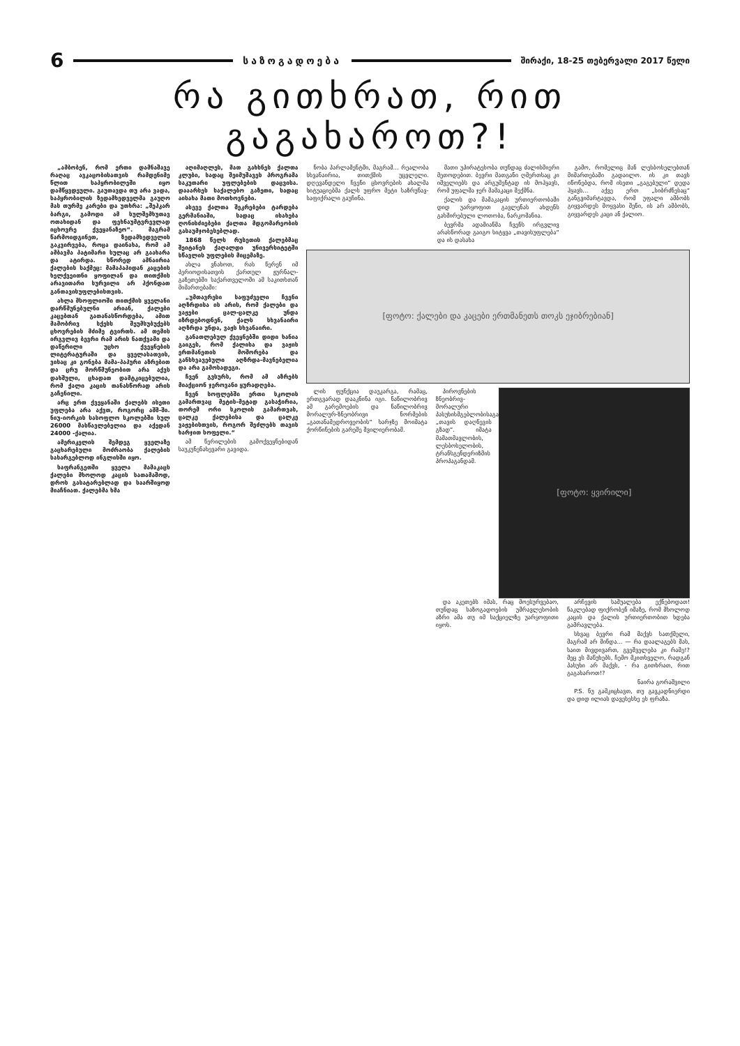6 საზოგადოება შირაქი, 18-25 თებერვალი 2017 წელი
რა გითხრათ, რით გაგახაროთ?!
„ამბობენ, რომ ერთი დამნაშავე რაღაც ავკაცობისათვის რამდენიმე წლით საპყრობილეში იყო დამწყვდეული. გაუთავდა თუ არა ვადა, საპყრობილის ზედამხედველმა გაუღო მას თურმე კარები და უთხრა: „შეჰკარ ბარგი, გამოდი ამ სულშემხუთავ ოთახიდან და ფეხნაუმტვრევლად იცხოვრე ქვეყანაზეო“. მაგრამ წარმოიდგინეთ, ზედამხედველის გაკვირვება, როცა დაინახა, რომ ამ ამბავმა პატიმარი სულაც არ გაახარა და ატირდა. სწორედ ამნაირია ქალების საქმეც: მამაპაპიდან კაცების ხელქვეითნი ყოფილან და თითქმის არავითარი სურვილი არ ჰქონდათ განთავისუფლებისთვის.
ახლა მსოფლიოში თითქმის ყველანი დარწმუნებულნი არიან, ქალები კაცებთან გათანასწორდება, ამით მამობრივ სქესს შეუმსუბუქებს ცხოვრების მძიმე ტვირთს. ამ თემის ირგვლივ ბევრი რამ არის ნათქვამი და დაწერილი უცხო ქვეყნების ლიტერატურაში და ყველასათვის, ვისაც კი გონება მამა-პაპური აზრებით და ცრუ მორწმუნეობით არა აქვს დახშული, ცხადათ დამტკიცებულია, რომ ქალი კაცის თანასწორად არის გაჩენილი.
არც ერთ ქვეყანაში ქალებს ისეთი უფლება არა აქვთ, როგორც აშშ-ში. ნიუ-იორკის სასოფლო სკოლებში სულ 26000 მასწავლებელია და აქედან 24000 -ქალია.
ამერიკელის შემდეგ ყველაზე გაცხარებული მოძრაობა ქალების სასარგებლოდ ინგლისში იყო.
საფრანგეთში ყველა მამაკაცს ქალები მხოლოდ კაცის სათამაშოდ, დროს გასატარებლად და საარშიყოდ მიაჩნიათ. ქალებმა ხმა
აღიმაღლეს, მათ გახსნეს ქალთა კლუბი, სადაც შეიმუშავეს პროგრამა საკუთარი უფლებების დაცვისა. დააარსეს საქალებო გაზეთი, სადაც აისახა მათი მოთხოვნები.
ასევე ქალთა შეკრებები ტარდება გერმანიაში, სადაც ისახება ღონისძიებები ქალთა მდგომარეობის გასაუმჯობესებლად.
1868 წელს რუსეთის ქალებმაც შეიტანეს ქაღალდი უნივერსიტეტში სწავლის უფლების მიცემაზე.
ახლა ვნახოთ, რას წერენ იმ პერიოდისათვის ქართულ ჟურნალ-გაზეთებში საქართველოში ამ საკითხთან მიმართებაში:
„უმთავრესი საფუძველი ჩვენი აღზრდისა ის არის, რომ ქალები და ვაჟები ცალ-ცალკე უნდა იზრდებოდნენ, ქალს სხვანაირი აღზრდა უნდა, ვაჟს სხვანაირი.
განათლებულ ქვეყნებში დიდი ხანია გაიგეს, რომ ქალისა და ვაჟის ერთმანეთის მოშორება და განსხვავებული აღზრდა-მავნებელია და არა გამოსადეგი.
ჩვენ გვსურს, რომ ამ აზრებს მიაქციონ ჯეროვანი ყურადღება.
ჩვენ სოფლებში ერთი სკოლის გამართვაც მეტის-მეტად გასაჭირია, თორემ ორი სკოლის გამართვას, ცალკე ქალებისა და ცალკე ვაჟებისთვის, როგორ შეძლებს თავის ხარჯით სოფელი.“
ამ წერილების გამოქვეყნებიდან საუკუნენახევარი გავიდა.
ნობა პარლამენტში, მაგრამ... რეალობა სხვანაირია, თითქმის უცვლელი. დღევანდელი ჩვენი ცხოვრების ახალმა სიტუაციებმა ქალს უფრო მეტი საზრუნავ-საფიქრალი გაუჩინა.
მათი უპირატესობა თუნდაც ძალისმიერი მეთოდებით. ბევრი მათგანი ღმერთსაც კი იშველიებს და არგუმენტად ის მოჰყავს, რომ უფალმა ჯერ მამაკაცი შექმნა.
ქალის და მამაკაცის ურთიერთობაში დიდ უარყოფით გავლენას ახდენს გახშირებული ლოთობა, ნარკომანია.
ბევრმა ადამიანმა ჩვენს ირგვლივ არასწორად გაიგო სიტყვა „თავისუფლება“ და ის დასახა
გამო, რომელიც მან ლესბოსელებთან მიმართებაში გადაილო. ის კი თავს იწონებდა, რომ ისეთი „გაგებული“ დედა ჰყავს... აქვე ერთ „სიბრძნესაც“ განგვიმარტავდა, რომ უფალი ამბობს გიყვარდეს მოყვასი შენი, ის არ ამბობს, გიყვარდეს კაცი ან ქალიო.
[ფოტო: ქალები და კაცები ერთმანეთს თოკს ეჯიბრებიან]
ლის ფუნქცია დაუკარგა, რამაც, ერთგვარად დააკნინა იგი. ნაწილობრივ ამ გარემოების და ნაწილობრივ მორალურ-ზნეობრივი ნორმების „გათანამედროვეობის“ ხარჯზე მოიმატა ქორწინების გარეშე შვილიერობამ.
პიროვნების ზნეობრივ-მორალური პასუხისმგებლობისაგან „თავის დაღწევის გზად“. იმატა მამათმავლობის, ლესბოსელობის, ტრანსგენდერიზმის პროპაგანდამ.
[ფოტო: ყვირილი]
და აკეთებს იმას, რაც მოესურვებაო, თუნდაც საზოგადოების უმრავლესობის აზრი ამა თუ იმ საქციელზე უარყოფითი იყოს.
არჩევის საშუალება ექნებოდათ! ნაკლებად ფიქრობენ იმაზე, რომ მხოლოდ კაცის და ქალის ურთიერთობით ხდება გამრავლება.
სხვაც ბევრი რამ მაქვს სათქმელი, მაგრამ არ მინდა... — რა დაალაგებს მას, საით მივდივართ, გვეშველება კი რამე!? მეც ეს მაწუხებს, ჩემო მკითხველო, რადგან პასუხი არ მაქვს, - რა გითხრათ, რით გაგახაროთ!?
ნაირა გორაშვილი
P.S. ნუ გამკიცხავთ, თუ გავკადნიერდი და დიდ ილიას დავესესხე ეს ფრაზა.